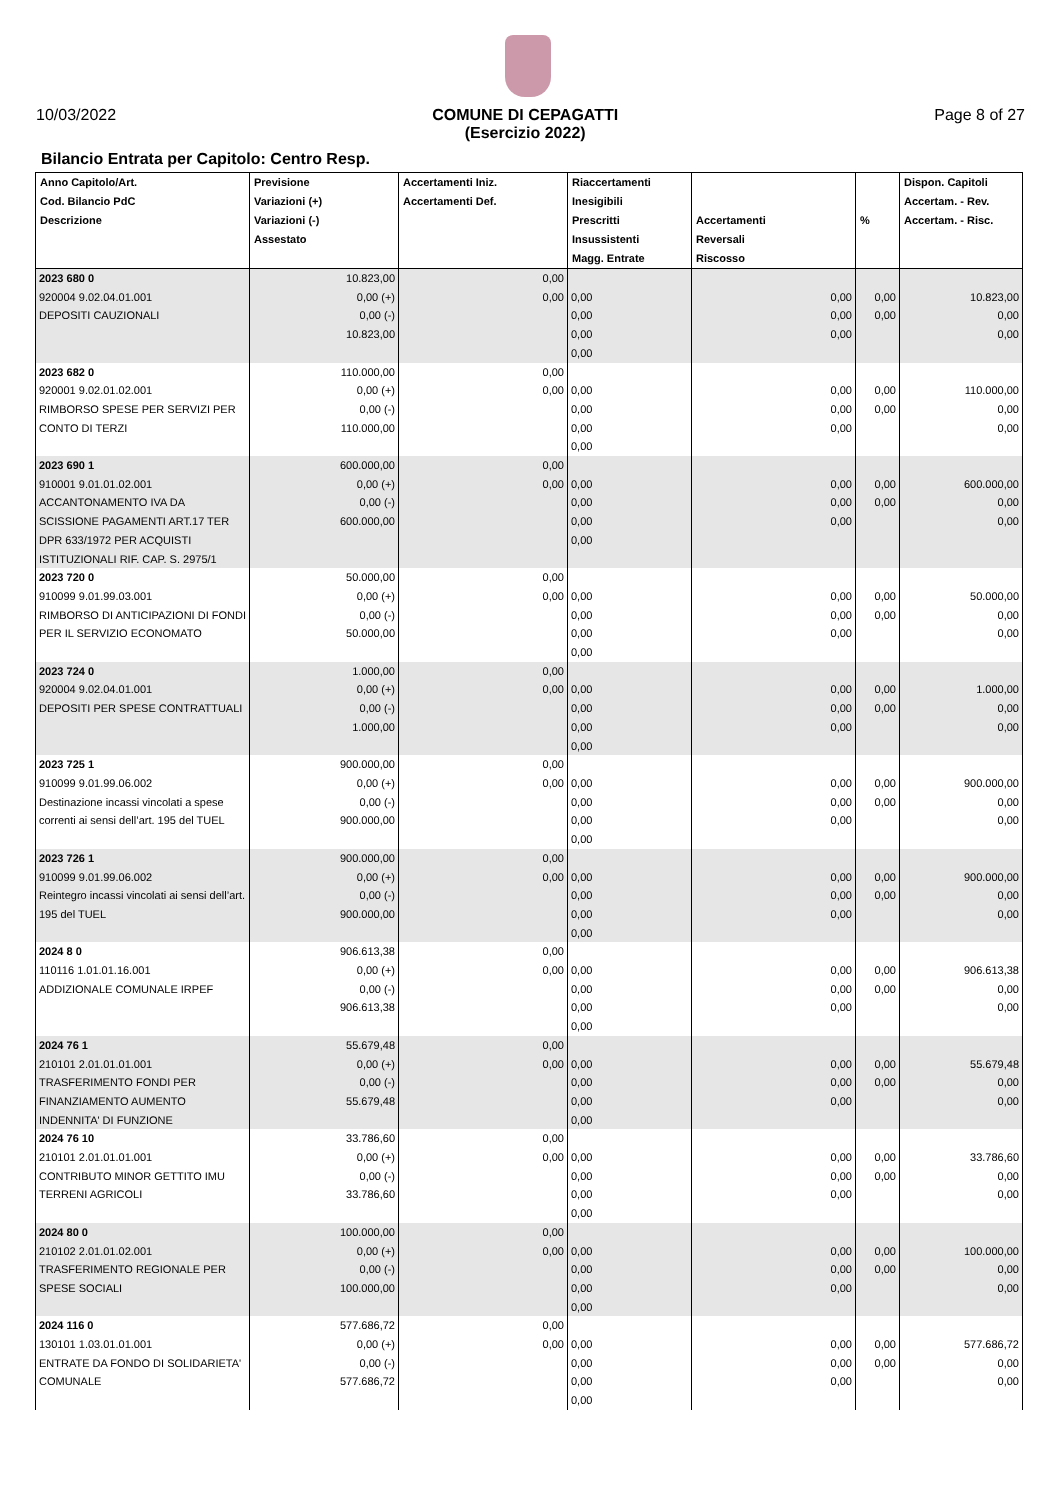10/03/2022 COMUNE DI CEPAGATTI
(Esercizio 2022)
Page 8 of 27
Bilancio Entrata per Capitolo: Centro Resp.
| Anno Capitolo/Art. Cod. Bilancio PdC Descrizione | Previsione Variazioni (+) Variazioni (-) Assestato | Accertamenti Iniz. Accertamenti Def. | Riaccertamenti Inesigibili Prescritti Insussistenti Magg. Entrate | Accertamenti Reversali Riscosso | % | Dispon. Capitoli Accertam. - Rev. Accertam. - Risc. |
| --- | --- | --- | --- | --- | --- | --- |
| 2023 680 0 920004 9.02.04.01.001 DEPOSITI CAUZIONALI | 10.823,00 0,00 (+) 0,00 (-) 10.823,00 | 0,00 0,00 | 0,00 0,00 0,00 0,00 | 0,00 0,00 0,00 | 0,00 0,00 | 10.823,00 0,00 0,00 |
| 2023 682 0 920001 9.02.01.02.001 RIMBORSO SPESE PER SERVIZI PER CONTO DI TERZI | 110.000,00 0,00 (+) 0,00 (-) 110.000,00 | 0,00 0,00 | 0,00 0,00 0,00 0,00 | 0,00 0,00 0,00 | 0,00 0,00 | 110.000,00 0,00 0,00 |
| 2023 690 1 910001 9.01.01.02.001 ACCANTONAMENTO IVA DA SCISSIONE PAGAMENTI ART.17 TER DPR 633/1972 PER ACQUISTI ISTITUZIONALI RIF. CAP. S. 2975/1 | 600.000,00 0,00 (+) 0,00 (-) 600.000,00 | 0,00 0,00 | 0,00 0,00 0,00 0,00 | 0,00 0,00 0,00 | 0,00 0,00 | 600.000,00 0,00 0,00 |
| 2023 720 0 910099 9.01.99.03.001 RIMBORSO DI ANTICIPAZIONI DI FONDI PER IL SERVIZIO ECONOMATO | 50.000,00 0,00 (+) 0,00 (-) 50.000,00 | 0,00 0,00 | 0,00 0,00 0,00 0,00 | 0,00 0,00 0,00 | 0,00 0,00 | 50.000,00 0,00 0,00 |
| 2023 724 0 920004 9.02.04.01.001 DEPOSITI PER SPESE CONTRATTUALI | 1.000,00 0,00 (+) 0,00 (-) 1.000,00 | 0,00 0,00 | 0,00 0,00 0,00 0,00 | 0,00 0,00 0,00 | 0,00 0,00 | 1.000,00 0,00 0,00 |
| 2023 725 1 910099 9.01.99.06.002 Destinazione incassi vincolati a spese correnti ai sensi dell’art. 195 del TUEL | 900.000,00 0,00 (+) 0,00 (-) 900.000,00 | 0,00 0,00 | 0,00 0,00 0,00 0,00 | 0,00 0,00 0,00 | 0,00 0,00 | 900.000,00 0,00 0,00 |
| 2023 726 1 910099 9.01.99.06.002 Reintegro incassi vincolati ai sensi dell’art. 195 del TUEL | 900.000,00 0,00 (+) 0,00 (-) 900.000,00 | 0,00 0,00 | 0,00 0,00 0,00 0,00 | 0,00 0,00 0,00 | 0,00 0,00 | 900.000,00 0,00 0,00 |
| 2024 8 0 110116 1.01.01.16.001 ADDIZIONALE COMUNALE IRPEF | 906.613,38 0,00 (+) 0,00 (-) 906.613,38 | 0,00 0,00 | 0,00 0,00 0,00 0,00 | 0,00 0,00 0,00 | 0,00 0,00 | 906.613,38 0,00 0,00 |
| 2024 76 1 210101 2.01.01.01.001 TRASFERIMENTO FONDI PER FINANZIAMENTO AUMENTO INDENNITA' DI FUNZIONE | 55.679,48 0,00 (+) 0,00 (-) 55.679,48 | 0,00 0,00 | 0,00 0,00 0,00 0,00 | 0,00 0,00 0,00 | 0,00 0,00 | 55.679,48 0,00 0,00 |
| 2024 76 10 210101 2.01.01.01.001 CONTRIBUTO MINOR GETTITO IMU TERRENI AGRICOLI | 33.786,60 0,00 (+) 0,00 (-) 33.786,60 | 0,00 0,00 | 0,00 0,00 0,00 0,00 | 0,00 0,00 0,00 | 0,00 0,00 | 33.786,60 0,00 0,00 |
| 2024 80 0 210102 2.01.01.02.001 TRASFERIMENTO REGIONALE PER SPESE SOCIALI | 100.000,00 0,00 (+) 0,00 (-) 100.000,00 | 0,00 0,00 | 0,00 0,00 0,00 0,00 | 0,00 0,00 0,00 | 0,00 0,00 | 100.000,00 0,00 0,00 |
| 2024 116 0 130101 1.03.01.01.001 ENTRATE DA FONDO DI SOLIDARIETA' COMUNALE | 577.686,72 0,00 (+) 0,00 (-) 577.686,72 | 0,00 0,00 | 0,00 0,00 0,00 0,00 | 0,00 0,00 0,00 | 0,00 0,00 | 577.686,72 0,00 0,00 |